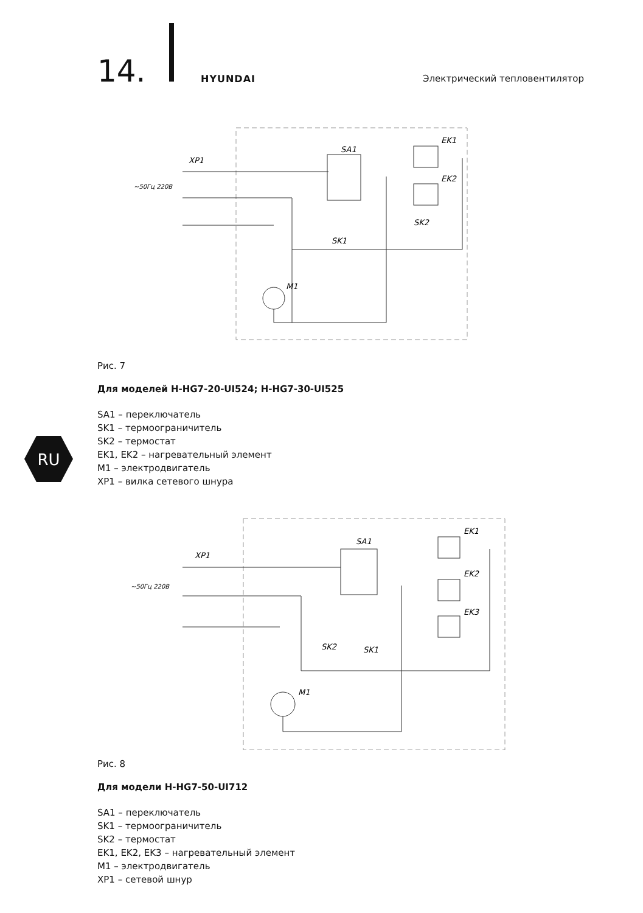14. HYUNDAI Электрический тепловентилятор
RU
XP1
SA1
EK1
EK2
SK1
SK2
M1
~50Гц 220В
Рис. 7
Для моделей H-HG7-20-UI524; H-HG7-30-UI525
SA1 – переключатель
SK1 – термоограничитель
SK2 – термостат
EK1, EK2 – нагревательный элемент
M1 – электродвигатель
XP1 – вилка сетевого шнура
XP1
SA1
EK1
EK2
EK3
SK2
SK1
M1
~50Гц 220В
Рис. 8
Для модели H-HG7-50-UI712
SA1 – переключатель
SK1 – термоограничитель
SK2 – термостат
EK1, EK2, EK3 – нагревательный элемент
M1 – электродвигатель
XP1 – сетевой шнур